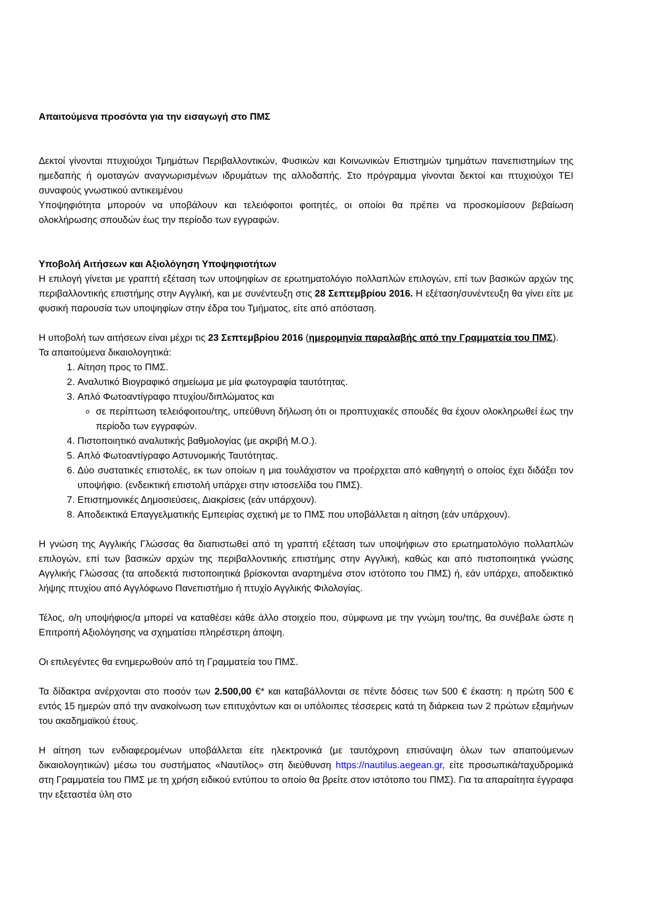Απαιτούμενα προσόντα για την εισαγωγή στο ΠΜΣ
Δεκτοί γίνονται πτυχιούχοι Τμημάτων Περιβαλλοντικών, Φυσικών και Κοινωνικών Επιστημών τμημάτων πανεπιστημίων της ημεδαπής ή ομοταγών αναγνωρισμένων ιδρυμάτων της αλλοδαπής. Στο πρόγραμμα γίνονται δεκτοί και πτυχιούχοι ΤΕΙ συναφούς γνωστικού αντικειμένου
Υποψηφιότητα μπορούν να υποβάλουν και τελειόφοιτοι φοιτητές, οι οποίοι θα πρέπει να προσκομίσουν βεβαίωση ολοκλήρωσης σπουδών έως την περίοδο των εγγραφών.
Υποβολή Αιτήσεων και Αξιολόγηση Υποψηφιοτήτων
Η επιλογή γίνεται με γραπτή εξέταση των υποψηφίων σε ερωτηματολόγιο πολλαπλών επιλογών, επί των βασικών αρχών της περιβαλλοντικής επιστήμης στην Αγγλική, και με συνέντευξη στις 28 Σεπτεμβρίου 2016. Η εξέταση/συνέντευξη θα γίνει είτε με φυσική παρουσία των υποψηφίων στην έδρα του Τμήματος, είτε από απόσταση.
Η υποβολή των αιτήσεων είναι μέχρι τις 23 Σεπτεμβρίου 2016 (ημερομηνία παραλαβής από την Γραμματεία του ΠΜΣ).
Τα απαιτούμενα δικαιολογητικά:
1. Αίτηση προς το ΠΜΣ.
2. Αναλυτικό Βιογραφικό σημείωμα με μία φωτογραφία ταυτότητας.
3. Απλό Φωτοαντίγραφο πτυχίου/διπλώματος και
σε περίπτωση τελειόφοιτου/της, υπεύθυνη δήλωση ότι οι προπτυχιακές σπουδές θα έχουν ολοκληρωθεί έως την περίοδο των εγγραφών.
4. Πιστοποιητικό αναλυτικής βαθμολογίας (με ακριβή Μ.Ο.).
5. Απλό Φωτοαντίγραφο Αστυνομικής Ταυτότητας.
6. Δύο συστατικές επιστολές, εκ των οποίων η μια τουλάχιστον να προέρχεται από καθηγητή ο οποίος έχει διδάξει τον υποψήφιο. (ενδεικτική επιστολή υπάρχει στην ιστοσελίδα του ΠΜΣ).
7. Επιστημονικές Δημοσιεύσεις, Διακρίσεις (εάν υπάρχουν).
8. Αποδεικτικά Επαγγελματικής Εμπειρίας σχετική με το ΠΜΣ που υποβάλλεται η αίτηση (εάν υπάρχουν).
Η γνώση της Αγγλικής Γλώσσας θα διαπιστωθεί από τη γραπτή εξέταση των υποψήφιων στο ερωτηματολόγιο πολλαπλών επιλογών, επί των βασικών αρχών της περιβαλλοντικής επιστήμης στην Αγγλική, καθώς και από πιστοποιητικά γνώσης Αγγλικής Γλώσσας (τα αποδεκτά πιστοποιητικά βρίσκονται αναρτημένα στον ιστότοπο του ΠΜΣ) ή, εάν υπάρχει, αποδεικτικό λήψης πτυχίου από Αγγλόφωνο Πανεπιστήμιο ή πτυχίο Αγγλικής Φιλολογίας.
Τέλος, ο/η υποψήφιος/α μπορεί να καταθέσει κάθε άλλο στοιχείο που, σύμφωνα με την γνώμη του/της, θα συνέβαλε ώστε η Επιτροπή Αξιολόγησης να σχηματίσει πληρέστερη άποψη.
Οι επιλεγέντες θα ενημερωθούν από τη Γραμματεία του ΠΜΣ.
Τα δίδακτρα ανέρχονται στο ποσόν των 2.500,00 €* και καταβάλλονται σε πέντε δόσεις των 500 € έκαστη: η πρώτη 500 € εντός 15 ημερών από την ανακοίνωση των επιτυχόντων και οι υπόλοιπες τέσσερεις κατά τη διάρκεια των 2 πρώτων εξαμήνων του ακαδημαϊκού έτους.
Η αίτηση των ενδιαφερομένων υποβάλλεται είτε ηλεκτρονικά (με ταυτόχρονη επισύναψη όλων των απαιτούμενων δικαιολογητικών) μέσω του συστήματος «Ναυτίλος» στη διεύθυνση https://nautilus.aegean.gr, είτε προσωπικά/ταχυδρομικά στη Γραμματεία του ΠΜΣ με τη χρήση ειδικού εντύπου το οποίο θα βρείτε στον ιστότοπο του ΠΜΣ). Για τα απαραίτητα έγγραφα την εξεταστέα ύλη στο